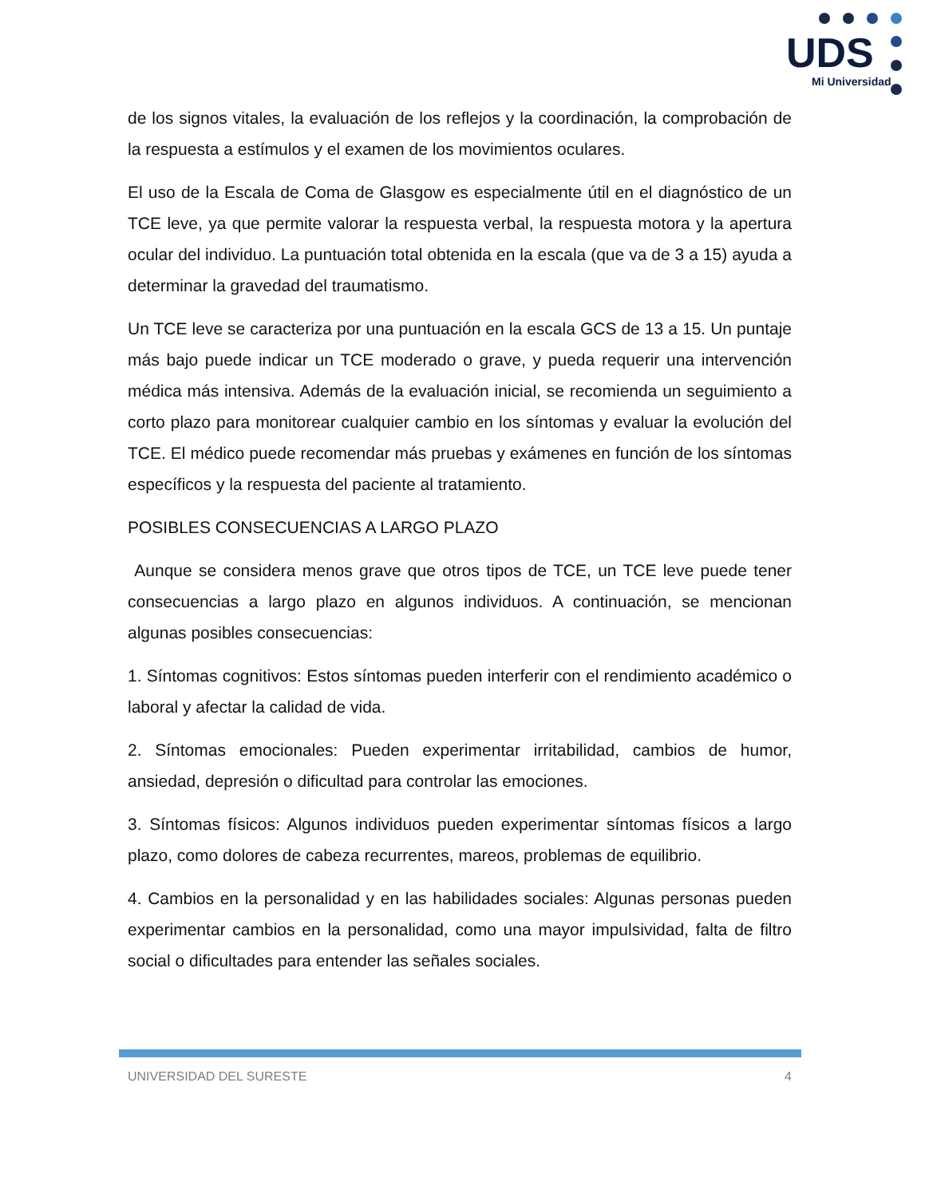UDS
Mi Universidad
de los signos vitales, la evaluación de los reflejos y la coordinación, la comprobación de la respuesta a estímulos y el examen de los movimientos oculares.
El uso de la Escala de Coma de Glasgow es especialmente útil en el diagnóstico de un TCE leve, ya que permite valorar la respuesta verbal, la respuesta motora y la apertura ocular del individuo. La puntuación total obtenida en la escala (que va de 3 a 15) ayuda a determinar la gravedad del traumatismo.
Un TCE leve se caracteriza por una puntuación en la escala GCS de 13 a 15. Un puntaje más bajo puede indicar un TCE moderado o grave, y pueda requerir una intervención médica más intensiva. Además de la evaluación inicial, se recomienda un seguimiento a corto plazo para monitorear cualquier cambio en los síntomas y evaluar la evolución del TCE. El médico puede recomendar más pruebas y exámenes en función de los síntomas específicos y la respuesta del paciente al tratamiento.
POSIBLES CONSECUENCIAS A LARGO PLAZO
Aunque se considera menos grave que otros tipos de TCE, un TCE leve puede tener consecuencias a largo plazo en algunos individuos. A continuación, se mencionan algunas posibles consecuencias:
1. Síntomas cognitivos: Estos síntomas pueden interferir con el rendimiento académico o laboral y afectar la calidad de vida.
2. Síntomas emocionales: Pueden experimentar irritabilidad, cambios de humor, ansiedad, depresión o dificultad para controlar las emociones.
3. Síntomas físicos: Algunos individuos pueden experimentar síntomas físicos a largo plazo, como dolores de cabeza recurrentes, mareos, problemas de equilibrio.
4. Cambios en la personalidad y en las habilidades sociales: Algunas personas pueden experimentar cambios en la personalidad, como una mayor impulsividad, falta de filtro social o dificultades para entender las señales sociales.
UNIVERSIDAD DEL SURESTE 4